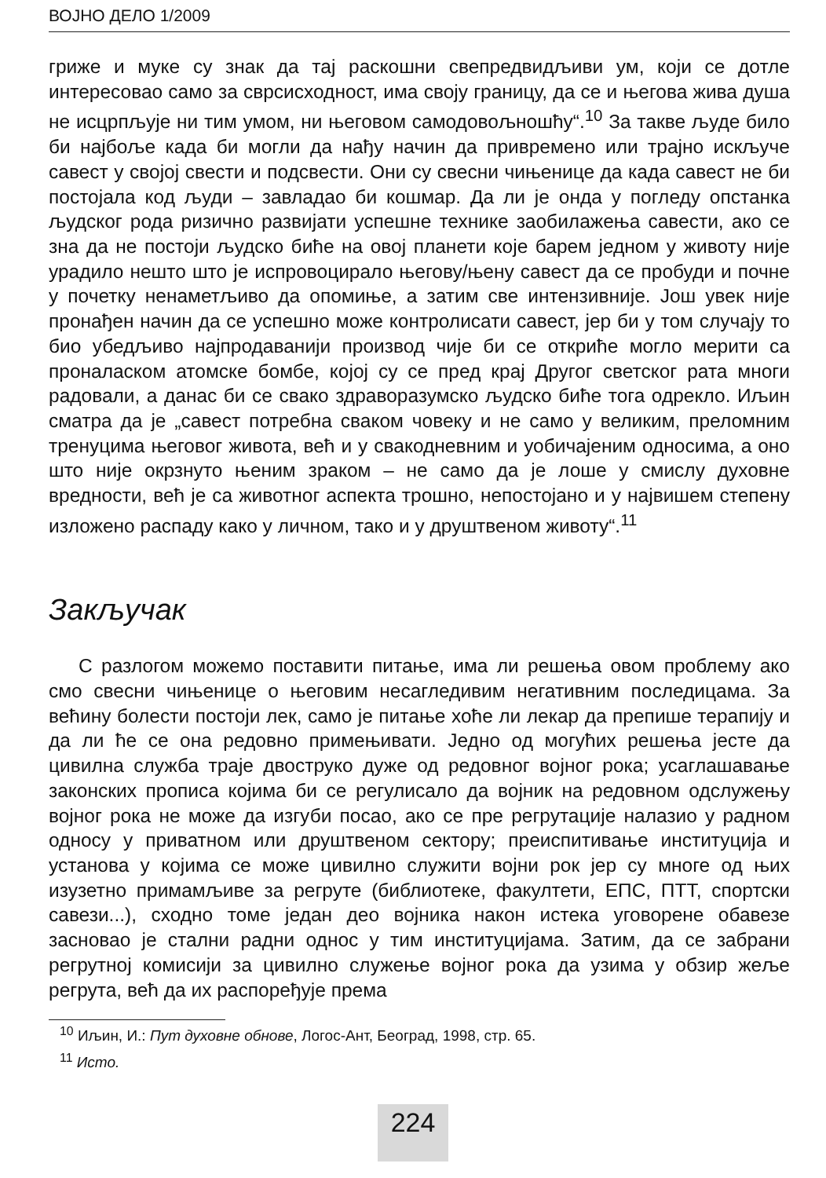ВОЈНО ДЕЛО 1/2009
гриже и муке су знак да тај раскошни свепредвидљиви ум, који се дотле интересовао само за сврсисходност, има своју границу, да се и његова жива душа не исцрпљује ни тим умом, ни његовом самодовољношћу“.<sup>10</sup> За такве људе било би најбоље када би могли да нађу начин да привремено или трајно искључе савест у својој свести и подсвести. Они су свесни чињенице да када савест не би постојала код људи – завладао би кошмар. Да ли је онда у погледу опстанка људског рода ризично развијати успешне технике заобилажења савести, ако се зна да не постоји људско биће на овој планети које барем једном у животу није урадило нешто што је испровоцирало његову/њену савест да се пробуди и почне у почетку ненаметљиво да опомиње, а затим све интензивније. Још увек није пронађен начин да се успешно може контролисати савест, јер би у том случају то био убедљиво најпродаванији производ чије би се откриће могло мерити са проналаском атомске бомбе, којој су се пред крај Другог светског рата многи радовали, а данас би се свако здраворазумско људско биће тога одрекло. Иљин сматра да је „савест потребна сваком човеку и не само у великим, преломним тренуцима његовог живота, већ и у свакодневним и уобичајеним односима, а оно што није окрзнуто њеним зраком – не само да је лоше у смислу духовне вредности, већ је са животног аспекта трошно, непостојано и у највишем степену изложено распаду како у личном, тако и у друштвеном животу“.<sup>11</sup>
Закључак
С разлогом можемо поставити питање, има ли решења овом проблему ако смо свесни чињенице о његовим несагледивим негативним последицама. За већину болести постоји лек, само је питање хоће ли лекар да препише терапију и да ли ће се она редовно примењивати. Једно од могућих решења јесте да цивилна служба траје двоструко дуже од редовног војног рока; усаглашавање законских прописа којима би се регулисало да војник на редовном одслужењу војног рока не може да изгуби посао, ако се пре регрутације налазио у радном односу у приватном или друштвеном сектору; преиспитивање институција и установа у којима се може цивилно служити војни рок јер су многе од њих изузетно примамљиве за регруте (библиотеке, факултети, ЕПС, ПТТ, спортски савези...), сходно томе један део војника након истека уговорене обавезе засновао је стални радни однос у тим институцијама. Затим, да се забрани регрутној комисији за цивилно служење војног рока да узима у обзир жеље регрута, већ да их распоређује према
<sup>10</sup> Иљин, И.: Пут духовне обнове, Логос-Aнт, Београд, 1998, стр. 65.
<sup>11</sup> Исто.
224